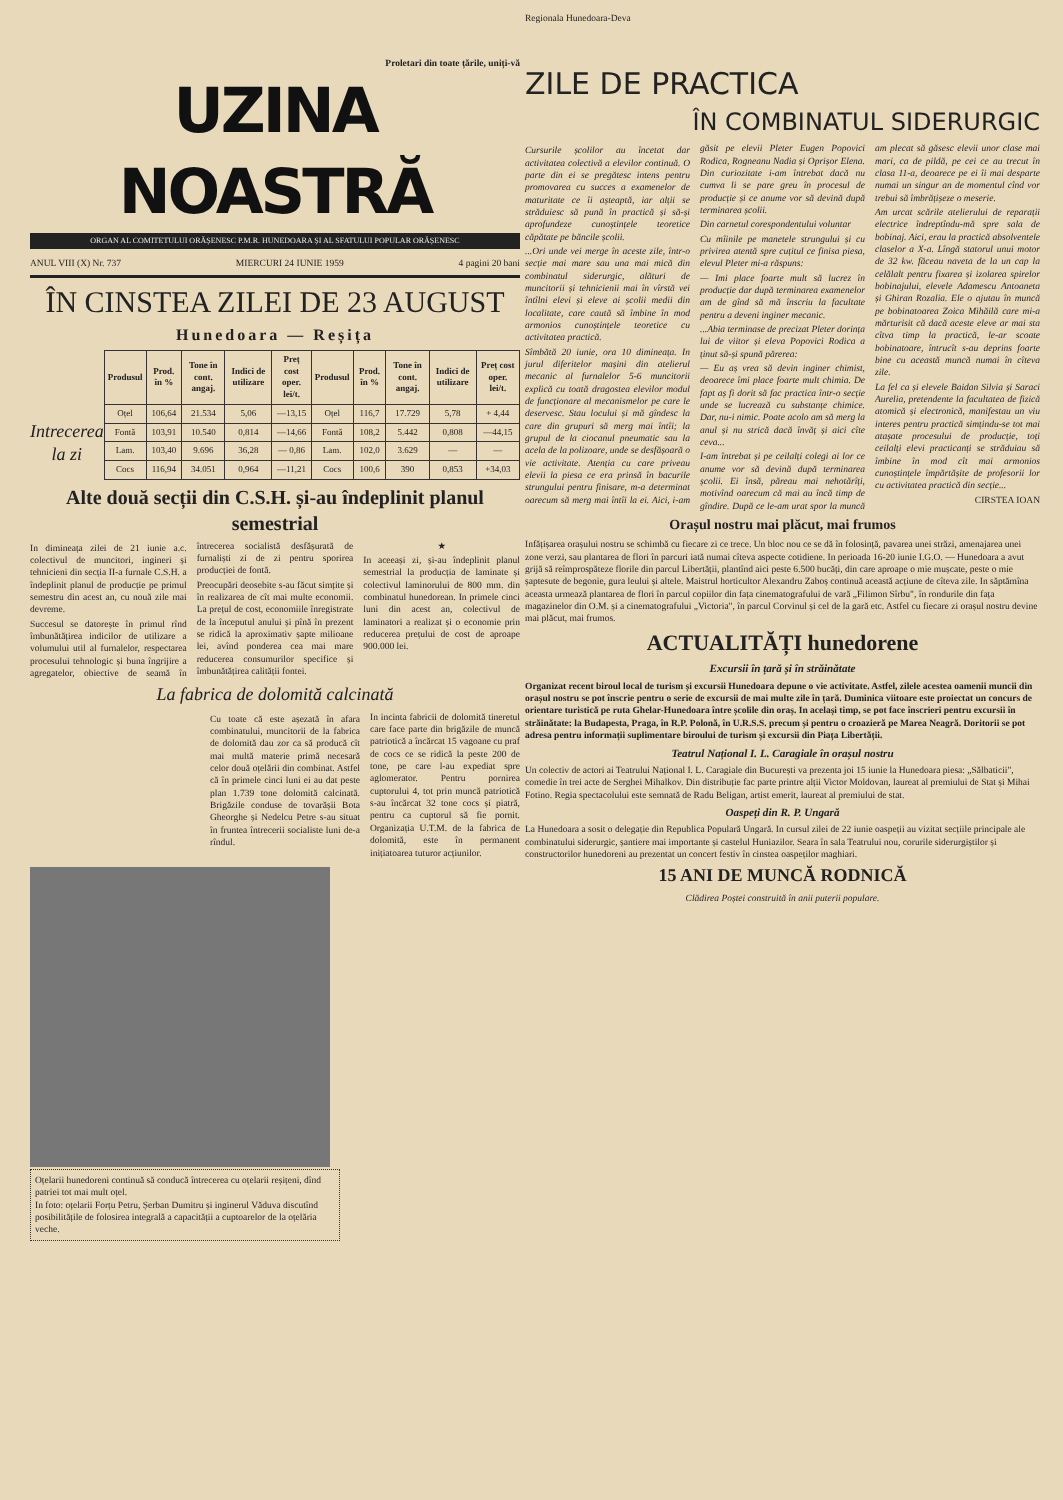Proletari din toate țările, uniți-vă
UZINA NOASTRĂ
ORGAN AL COMITETULUI ORĂȘENESC P.M.R. HUNEDOARA ȘI AL SFATULUI POPULAR ORĂȘENESC
ANUL VIII (X) Nr. 737 MIERCURI 24 IUNIE 1959 4 pagini 20 bani
ÎN CINSTEA ZILEI DE 23 AUGUST
Hunedoara — Reșița
Intrecerea la zi
| Produsul | Prod. în % | Tone în cont. angaj. | Indici de utilizare | Preț cost oper. lei/t. | Produsul | Prod. în % | Tone în cont. angaj. | Indici de utilizare | Preț cost oper. lei/t. |
| --- | --- | --- | --- | --- | --- | --- | --- | --- | --- |
| Oțel | 106,64 | 21.534 | 5,06 | —13,15 | Oțel | 116,7 | 17.729 | 5,78 | + 4,44 |
| Fontă | 103,91 | 10.540 | 0,814 | —14,66 | Fontă | 108,2 | 5.442 | 0,808 | —44,15 |
| Lam. | 103,40 | 9.696 | 36,28 | — 0,86 | Lam. | 102,0 | 3.629 | — | — |
| Cocs | 116,94 | 34.051 | 0,964 | —11,21 | Cocs | 100,6 | 390 | 0,853 | +34,03 |
Alte două secții din C.S.H. și-au îndeplinit planul semestrial
In dimineața zilei de 21 iunie a.c. colectivul de muncitori, ingineri și tehnicieni din secția II-a furnale C.S.H. a îndeplinit planul de producție pe primul semestru din acest an, cu nouă zile mai devreme.
Succesul se datorește în primul rînd îmbunătățirea indicilor de utilizare a volumului util al furnalelor, respectarea procesului tehnologic și buna îngrijire a agregatelor, obiective de seamă în întrecerea socialistă desfășurată de furnaliști zi de zi pentru sporirea producției de fontă.
Preocupări deosebite s-au făcut simțite și în realizarea de cît mai multe economii. La prețul de cost, economiile înregistrate de la începutul anului și pînă în prezent se ridică la aproximativ șapte milioane lei, avînd ponderea cea mai mare reducerea consumurilor specifice și îmbunătățirea calității fontei.
★
In aceeași zi, și-au îndeplinit planul semestrial la producția de laminate și colectivul laminorului de 800 mm. din combinatul hunedorean. In primele cinci luni din acest an, colectivul de laminatori a realizat și o economie prin reducerea prețului de cost de aproape 900.000 lei.
La fabrica de dolomită calcinată
Cu toate că este așezată în afara combinatului, muncitorii de la fabrica de dolomită dau zor ca să producă cît mai multă materie primă necesară celor două oțelării din combinat. Astfel că în primele cinci luni ei au dat peste plan 1.739 tone dolomită calcinată. Brigăzile conduse de tovarășii Bota Gheorghe și Nedelcu Petre s-au situat în fruntea întrecerii socialiste luni de-a rîndul.
In incinta fabricii de dolomită tineretul care face parte din brigăzile de muncă patriotică a încărcat 15 vagoane cu praf de cocs ce se ridică la peste 200 de tone, pe care l-au expediat spre aglomerator. Pentru pornirea cuptorului 4, tot prin muncă patriotică s-au încărcat 32 tone cocs și piatră, pentru ca cuptorul să fie pornit. Organizația U.T.M. de la fabrica de dolomită, este în permanent inițiatoarea tuturor acțiunilor.
Oțelarii hunedoreni continuă să conducă întrecerea cu oțelarii reșițeni, dînd patriei tot mai mult oțel.
In foto: oțelarii Forțu Petru, Șerban Dumitru și inginerul Văduva discutînd posibilitățile de folosirea integrală a capacității a cuptoarelor de la oțelăria veche.
Regionala Hunedoara-Deva
ZILE DE PRACTICA
ÎN COMBINATUL SIDERURGIC
Cursurile școlilor au încetat dar activitatea colectivă a elevilor continuă. O parte din ei se pregătesc intens pentru promovarea cu succes a examenelor de maturitate ce îi așteaptă, iar alții se străduiesc să pună în practică și să-și aprofundeze cunoștințele teoretice căpătate pe băncile școlii.
...Ori unde vei merge în aceste zile, într-o secție mai mare sau una mai mică din combinatul siderurgic, alături de muncitorii și tehnicienii mai în vîrstă vei întîlni elevi și eleve ai școlii medii din localitate, care caută să îmbine în mod armonios cunoștințele teoretice cu activitatea practică.
Sîmbătă 20 iunie, ora 10 dimineața. In jurul diferitelor mașini din atelierul mecanic al furnalelor 5-6 muncitorii explică cu toată dragostea elevilor modul de funcționare al mecanismelor pe care le deservesc. Stau locului și mă gîndesc la care din grupuri să merg mai întîi; la grupul de la ciocanul pneumatic sau la acela de la polizoare, unde se desfășoară o vie activitate. Atenția cu care priveau elevii la piesa ce era prinsă în bacurile strungului pentru finisare, m-a determinat oarecum să merg mai întîi la ei. Aici, i-am găsit pe elevii Pleter Eugen Popovici Rodica, Rogneanu Nadia și Oprișor Elena. Din curiozitate i-am întrebat dacă nu cumva li se pare greu în procesul de producție și ce anume vor să devină după terminarea școlii.
Din carnetul corespondentului voluntar
Cu mîinile pe manetele strungului și cu privirea atentă spre cuțitul ce finisa piesa, elevul Pleter mi-a răspuns:
— Imi place foarte mult să lucrez în producție dar după terminarea examenelor am de gînd să mă înscriu la facultate pentru a deveni inginer mecanic.
...Abia terminase de precizat Pleter dorința lui de viitor și eleva Popovici Rodica a ținut să-și spună părerea:
— Eu aș vrea să devin inginer chimist, deoarece îmi place foarte mult chimia. De fapt aș fi dorit să fac practica într-o secție unde se lucrează cu substanțe chimice. Dar, nu-i nimic. Poate acolo am să merg la anul și nu strică dacă învăț și aici cîte ceva...
I-am întrebat și pe ceilalți colegi ai lor ce anume vor să devină după terminarea școlii. Ei însă, păreau mai nehotărîți, motivînd oarecum că mai au încă timp de gîndire. După ce le-am urat spor la muncă am plecat să găsesc elevii unor clase mai mari, ca de pildă, pe cei ce au trecut în clasa 11-a, deoarece pe ei îi mai desparte numai un singur an de momentul cînd vor trebui să îmbrățișeze o meserie.
Am urcat scările atelierului de reparații electrice îndreptîndu-mă spre sala de bobinaj. Aici, erau la practică absolventele claselor a X-a. Lîngă statorul unui motor de 32 kw. făceau naveta de la un cap la celălalt pentru fixarea și izolarea spirelor bobinajului, elevele Adamescu Antoaneta și Ghiran Rozalia. Ele o ajutau în muncă pe bobinatoarea Zoica Mihăilă care mi-a mărturisit că dacă acestе eleve ar mai sta cîtva timp la practică, le-ar scoate bobinatoare, întrucît s-au deprins foarte bine cu această muncă numai în cîteva zile.
La fel ca și elevele Baidan Silvia și Saraci Aurelia, pretendente la facultatea de fizică atomică și electronică, manifestau un viu interes pentru practică simțindu-se tot mai atașate procesului de producție, toți ceilalți elevi practicanți se străduiau să îmbine în mod cît mai armonios cunoștințele împărtășite de profesorii lor cu activitatea practică din secție...
CIRSTEA IOAN
Orașul nostru mai plăcut, mai frumos
Infățișarea orașului nostru se schimbă cu fiecare zi ce trece. Un bloc nou ce se dă în folosință, pavarea unei străzi, amenajarea unei zone verzi, sau plantarea de flori în parcuri iată numai cîteva aspecte cotidiene. In perioada 16-20 iunie I.G.O. — Hunedoara a avut grijă să reîmprospăteze florile din parcul Libertății, plantînd aici peste 6.500 bucăți, din care aproape o mie mușcate, peste o mie șaptesute de begonie, gura leului și altele. Maistrul horticultor Alexandru Zaboș continuă această acțiune de cîteva zile. In săptămîna aceasta urmează plantarea de flori în parcul copiilor din fața cinematografului de vară „Filimon Sîrbu", în rondurile din fața magazinelor din O.M. și a cinematografului „Victoria", în parcul Corvinul și cel de la gară etc. Astfel cu fiecare zi orașul nostru devine mai plăcut, mai frumos.
ACTUALITĂȚI hunedorene
Excursii în țară și în străinătate
Organizat recent biroul local de turism și excursii Hunedoara depune o vie activitate. Astfel, zilele acestea oamenii muncii din orașul nostru se pot înscrie pentru o serie de excursii de mai multe zile în țară. Duminica viitoare este proiectat un concurs de orientare turistică pe ruta Ghelar-Hunedoara între școlile din oraș. In același timp, se pot face înscrieri pentru excursii în străinătate: la Budapesta, Praga, în R.P. Polonă, în U.R.S.S. precum și pentru o croazieră pe Marea Neagră. Doritorii se pot adresa pentru informații suplimentare biroului de turism și excursii din Piața Libertății.
Teatrul Național I. L. Caragiale în orașul nostru
Un colectiv de actori ai Teatrului Național I. L. Caragiale din București va prezenta joi 15 iunie la Hunedoara piesa: „Sălbaticii", comedie în trei acte de Serghei Mihalkov. Din distribuție fac parte printre alții Victor Moldovan, laureat al premiului de Stat și Mihai Fotino. Regia spectacolului este semnată de Radu Beligan, artist emerit, laureat al premiului de stat.
Oaspeți din R. P. Ungară
La Hunedoara a sosit o delegație din Republica Populară Ungară. In cursul zilei de 22 iunie oaspeții au vizitat secțiile principale ale combinatului siderurgic, șantiere mai importante și castelul Huniazilor. Seara în sala Teatrului nou, corurile siderurgiștilor și constructorilor hunedoreni au prezentat un concert festiv în cinstea oaspeților maghiari.
15 ANI DE MUNCĂ RODNICĂ
Clădirea Poștei construită în anii puterii populare.